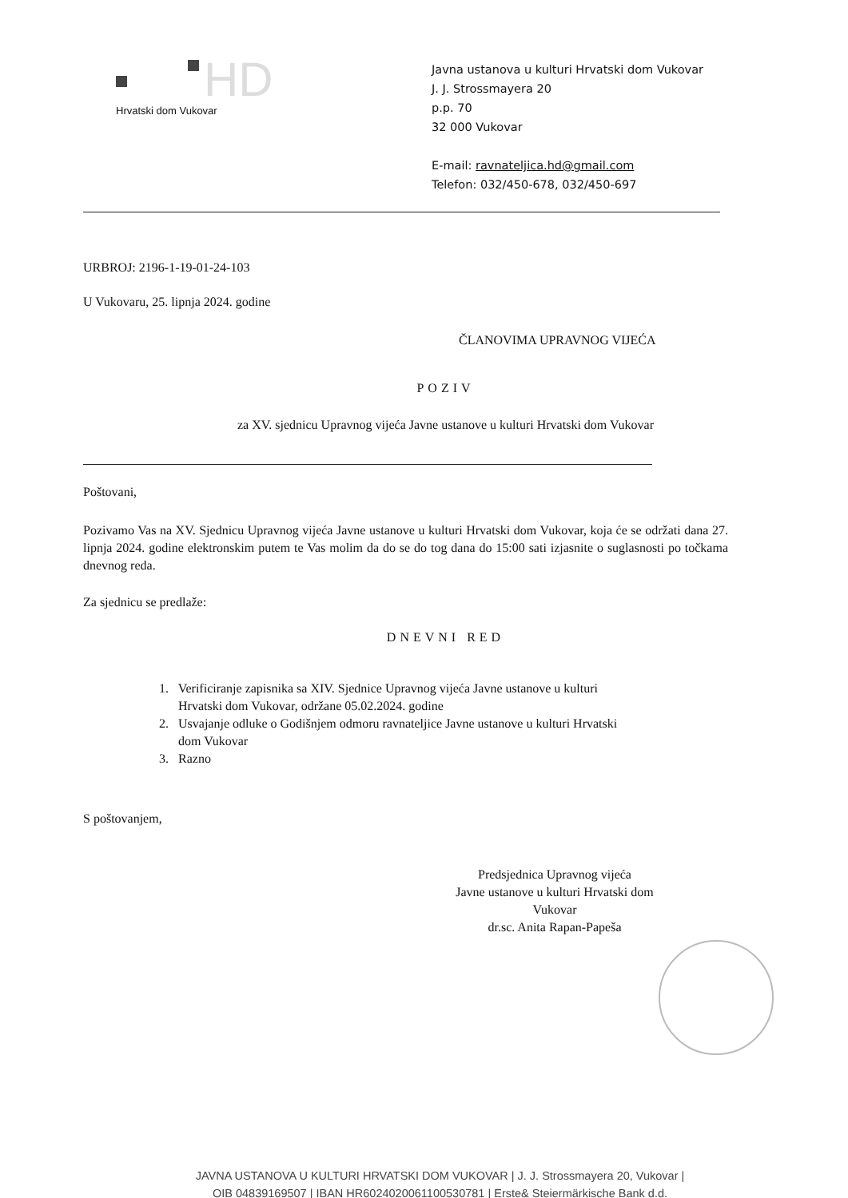HD
Hrvatski dom Vukovar
Javna ustanova u kulturi Hrvatski dom Vukovar
J. J. Strossmayera 20
p.p. 70
32 000 Vukovar
E-mail: ravnateljica.hd@gmail.com
Telefon: 032/450-678, 032/450-697
URBROJ: 2196-1-19-01-24-103
U Vukovaru, 25. lipnja 2024. godine
ČLANOVIMA UPRAVNOG VIJEĆA
POZIV
za XV. sjednicu Upravnog vijeća Javne ustanove u kulturi Hrvatski dom Vukovar
Poštovani,
Pozivamo Vas na XV. Sjednicu Upravnog vijeća Javne ustanove u kulturi Hrvatski dom Vukovar, koja će se održati dana 27. lipnja 2024. godine elektronskim putem te Vas molim da do se do tog dana do 15:00 sati izjasnite o suglasnosti po točkama dnevnog reda.
Za sjednicu se predlaže:
DNEVNI RED
1. Verificiranje zapisnika sa XIV. Sjednice Upravnog vijeća Javne ustanove u kulturi
Hrvatski dom Vukovar, održane 05.02.2024. godine
2. Usvajanje odluke o Godišnjem odmoru ravnateljice Javne ustanove u kulturi Hrvatski
dom Vukovar
3. Razno
S poštovanjem,
Predsjednica Upravnog vijeća
Javne ustanove u kulturi Hrvatski dom
Vukovar
dr.sc. Anita Rapan-Papeša
JAVNA USTANOVA U KULTURI HRVATSKI DOM VUKOVAR | J. J. Strossmayera 20, Vukovar |
OIB 04839169507 | IBAN HR6024020061100530781 | Erste& Steiermärkische Bank d.d.